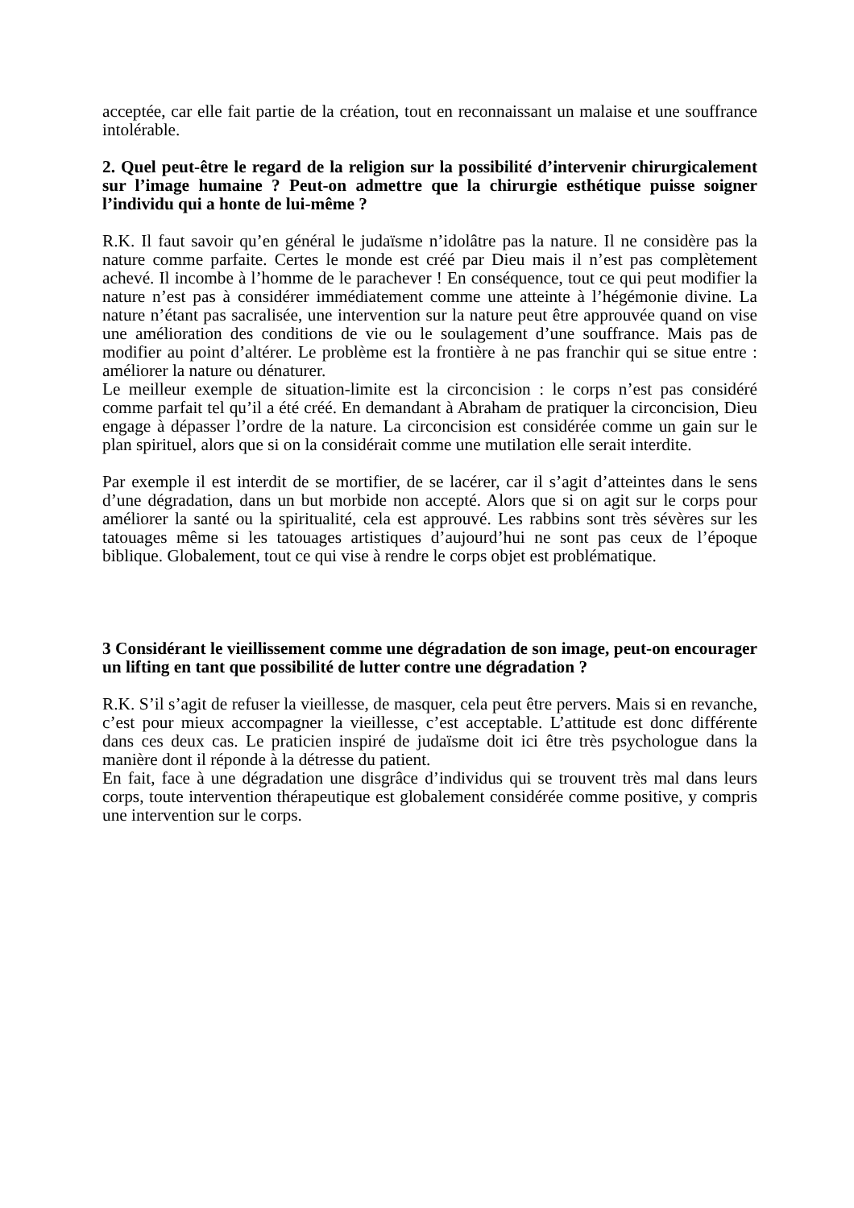acceptée, car elle fait partie de la création, tout en reconnaissant un malaise et une souffrance intolérable.
2. Quel peut-être le regard de la religion sur la possibilité d’intervenir chirurgicalement sur l’image humaine ? Peut-on admettre que la chirurgie esthétique puisse soigner l’individu qui a honte de lui-même ?
R.K. Il faut savoir qu’en général le judaïsme n’idolâtre pas la nature. Il ne considère pas la nature comme parfaite. Certes le monde est créé par Dieu mais il n’est pas complètement achevé. Il incombe à l’homme de le parachever ! En conséquence, tout ce qui peut modifier la nature n’est pas à considérer immédiatement comme une atteinte à l’hégémonie divine. La nature n’étant pas sacralisée, une intervention sur la nature peut être approuvée quand on vise une amélioration des conditions de vie ou le soulagement d’une souffrance. Mais pas de modifier au point d’altérer. Le problème est la frontière à ne pas franchir qui se situe entre : améliorer la nature ou dénaturer.
Le meilleur exemple de situation-limite est la circoncision : le corps n’est pas considéré comme parfait tel qu’il a été créé. En demandant à Abraham de pratiquer la circoncision, Dieu engage à dépasser l’ordre de la nature. La circoncision est considérée comme un gain sur le plan spirituel, alors que si on la considérait comme une mutilation elle serait interdite.
Par exemple il est interdit de se mortifier, de se lacérer, car il s’agit d’atteintes dans le sens d’une dégradation, dans un but morbide non accepté. Alors que si on agit sur le corps pour améliorer la santé ou la spiritualité, cela est approuvé. Les rabbins sont très sévères sur les tatouages même si les tatouages artistiques d’aujourd’hui ne sont pas ceux de l’époque biblique. Globalement, tout ce qui vise à rendre le corps objet est problématique.
3 Considérant le vieillissement comme une dégradation de son image, peut-on encourager un lifting en tant que possibilité de lutter contre une dégradation ?
R.K. S’il s’agit de refuser la vieillesse, de masquer, cela peut être pervers. Mais si en revanche, c’est pour mieux accompagner la vieillesse, c’est acceptable. L’attitude est donc différente dans ces deux cas. Le praticien inspiré de judaïsme doit ici être très psychologue dans la manière dont il réponde à la détresse du patient.
En fait, face à une dégradation une disgrâce d’individus qui se trouvent très mal dans leurs corps, toute intervention thérapeutique est globalement considérée comme positive, y compris une intervention sur le corps.